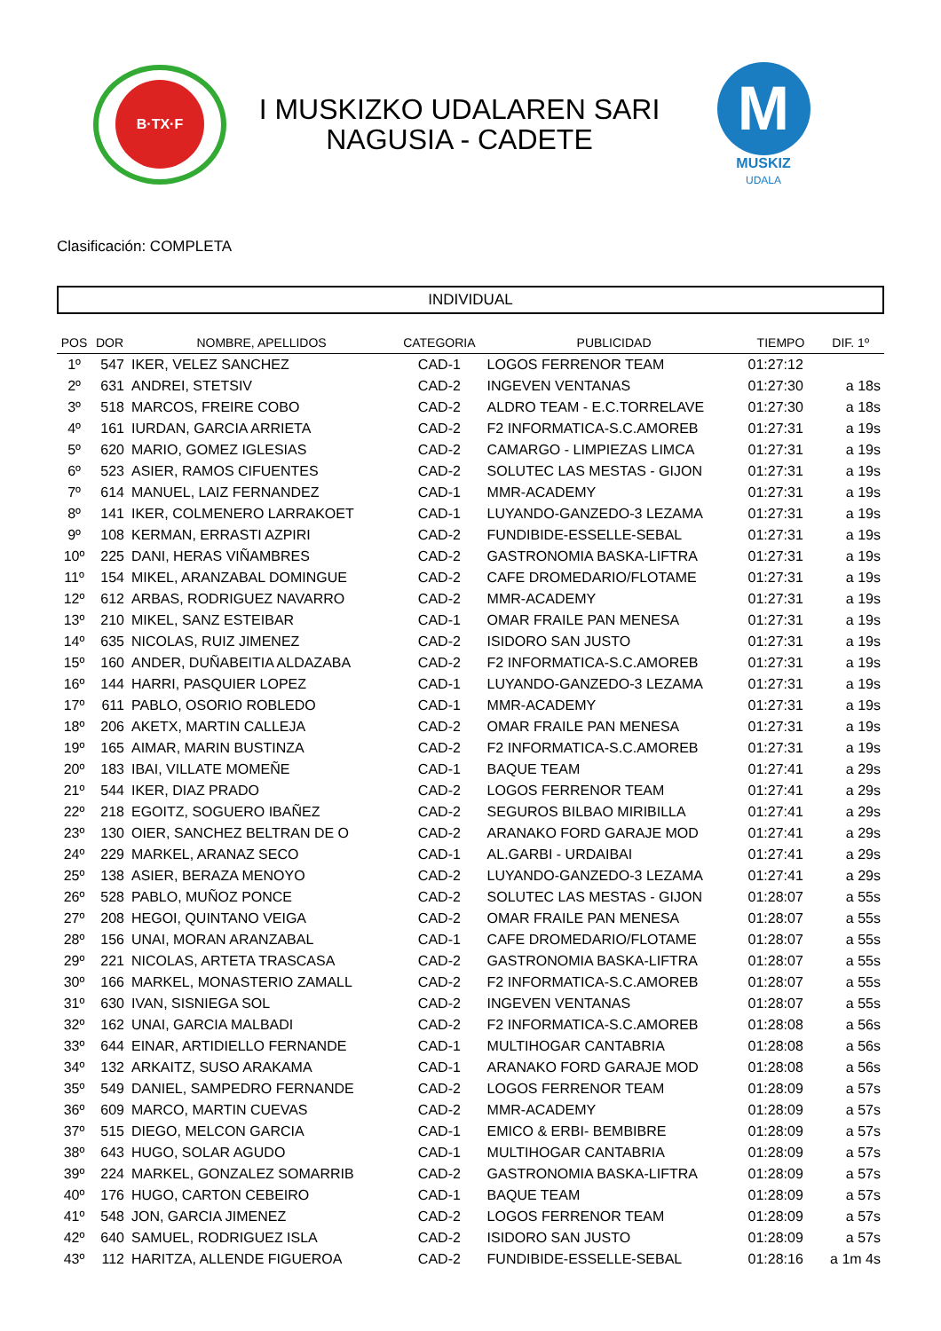B·TX·F
I MUSKIZKO UDALAREN SARI
NAGUSIA - CADETE
M
MUSKIZ
UDALA
Clasificación: COMPLETA
INDIVIDUAL
| POS | DOR | NOMBRE, APELLIDOS | CATEGORIA | PUBLICIDAD | TIEMPO | DIF. 1º |
| --- | --- | --- | --- | --- | --- | --- |
| 1º | 547 | IKER, VELEZ SANCHEZ | CAD-1 | LOGOS FERRENOR TEAM | 01:27:12 | |
| 2º | 631 | ANDREI, STETSIV | CAD-2 | INGEVEN VENTANAS | 01:27:30 | a 18s |
| 3º | 518 | MARCOS, FREIRE COBO | CAD-2 | ALDRO TEAM - E.C.TORRELAVE | 01:27:30 | a 18s |
| 4º | 161 | IURDAN, GARCIA ARRIETA | CAD-2 | F2 INFORMATICA-S.C.AMOREB | 01:27:31 | a 19s |
| 5º | 620 | MARIO, GOMEZ IGLESIAS | CAD-2 | CAMARGO - LIMPIEZAS LIMCA | 01:27:31 | a 19s |
| 6º | 523 | ASIER, RAMOS CIFUENTES | CAD-2 | SOLUTEC LAS MESTAS - GIJON | 01:27:31 | a 19s |
| 7º | 614 | MANUEL, LAIZ FERNANDEZ | CAD-1 | MMR-ACADEMY | 01:27:31 | a 19s |
| 8º | 141 | IKER, COLMENERO LARRAKOET | CAD-1 | LUYANDO-GANZEDO-3 LEZAMA | 01:27:31 | a 19s |
| 9º | 108 | KERMAN, ERRASTI AZPIRI | CAD-2 | FUNDIBIDE-ESSELLE-SEBAL | 01:27:31 | a 19s |
| 10º | 225 | DANI, HERAS VIÑAMBRES | CAD-2 | GASTRONOMIA BASKA-LIFTRA | 01:27:31 | a 19s |
| 11º | 154 | MIKEL, ARANZABAL DOMINGUE | CAD-2 | CAFE DROMEDARIO/FLOTAME | 01:27:31 | a 19s |
| 12º | 612 | ARBAS, RODRIGUEZ NAVARRO | CAD-2 | MMR-ACADEMY | 01:27:31 | a 19s |
| 13º | 210 | MIKEL, SANZ ESTEIBAR | CAD-1 | OMAR FRAILE PAN MENESA | 01:27:31 | a 19s |
| 14º | 635 | NICOLAS, RUIZ JIMENEZ | CAD-2 | ISIDORO SAN JUSTO | 01:27:31 | a 19s |
| 15º | 160 | ANDER, DUÑABEITIA ALDAZABA | CAD-2 | F2 INFORMATICA-S.C.AMOREB | 01:27:31 | a 19s |
| 16º | 144 | HARRI, PASQUIER LOPEZ | CAD-1 | LUYANDO-GANZEDO-3 LEZAMA | 01:27:31 | a 19s |
| 17º | 611 | PABLO, OSORIO ROBLEDO | CAD-1 | MMR-ACADEMY | 01:27:31 | a 19s |
| 18º | 206 | AKETX, MARTIN CALLEJA | CAD-2 | OMAR FRAILE PAN MENESA | 01:27:31 | a 19s |
| 19º | 165 | AIMAR, MARIN BUSTINZA | CAD-2 | F2 INFORMATICA-S.C.AMOREB | 01:27:31 | a 19s |
| 20º | 183 | IBAI, VILLATE MOMEÑE | CAD-1 | BAQUE TEAM | 01:27:41 | a 29s |
| 21º | 544 | IKER, DIAZ PRADO | CAD-2 | LOGOS FERRENOR TEAM | 01:27:41 | a 29s |
| 22º | 218 | EGOITZ, SOGUERO IBAÑEZ | CAD-2 | SEGUROS BILBAO MIRIBILLA | 01:27:41 | a 29s |
| 23º | 130 | OIER, SANCHEZ BELTRAN DE O | CAD-2 | ARANAKO FORD GARAJE MOD | 01:27:41 | a 29s |
| 24º | 229 | MARKEL, ARANAZ SECO | CAD-1 | AL.GARBI - URDAIBAI | 01:27:41 | a 29s |
| 25º | 138 | ASIER, BERAZA MENOYO | CAD-2 | LUYANDO-GANZEDO-3 LEZAMA | 01:27:41 | a 29s |
| 26º | 528 | PABLO, MUÑOZ PONCE | CAD-2 | SOLUTEC LAS MESTAS - GIJON | 01:28:07 | a 55s |
| 27º | 208 | HEGOI, QUINTANO VEIGA | CAD-2 | OMAR FRAILE PAN MENESA | 01:28:07 | a 55s |
| 28º | 156 | UNAI, MORAN ARANZABAL | CAD-1 | CAFE DROMEDARIO/FLOTAME | 01:28:07 | a 55s |
| 29º | 221 | NICOLAS, ARTETA TRASCASA | CAD-2 | GASTRONOMIA BASKA-LIFTRA | 01:28:07 | a 55s |
| 30º | 166 | MARKEL, MONASTERIO ZAMALL | CAD-2 | F2 INFORMATICA-S.C.AMOREB | 01:28:07 | a 55s |
| 31º | 630 | IVAN, SISNIEGA SOL | CAD-2 | INGEVEN VENTANAS | 01:28:07 | a 55s |
| 32º | 162 | UNAI, GARCIA MALBADI | CAD-2 | F2 INFORMATICA-S.C.AMOREB | 01:28:08 | a 56s |
| 33º | 644 | EINAR, ARTIDIELLO FERNANDE | CAD-1 | MULTIHOGAR CANTABRIA | 01:28:08 | a 56s |
| 34º | 132 | ARKAITZ, SUSO ARAKAMA | CAD-1 | ARANAKO FORD GARAJE MOD | 01:28:08 | a 56s |
| 35º | 549 | DANIEL, SAMPEDRO FERNANDE | CAD-2 | LOGOS FERRENOR TEAM | 01:28:09 | a 57s |
| 36º | 609 | MARCO, MARTIN CUEVAS | CAD-2 | MMR-ACADEMY | 01:28:09 | a 57s |
| 37º | 515 | DIEGO, MELCON GARCIA | CAD-1 | EMICO & ERBI- BEMBIBRE | 01:28:09 | a 57s |
| 38º | 643 | HUGO, SOLAR AGUDO | CAD-1 | MULTIHOGAR CANTABRIA | 01:28:09 | a 57s |
| 39º | 224 | MARKEL, GONZALEZ SOMARRIB | CAD-2 | GASTRONOMIA BASKA-LIFTRA | 01:28:09 | a 57s |
| 40º | 176 | HUGO, CARTON CEBEIRO | CAD-1 | BAQUE TEAM | 01:28:09 | a 57s |
| 41º | 548 | JON, GARCIA JIMENEZ | CAD-2 | LOGOS FERRENOR TEAM | 01:28:09 | a 57s |
| 42º | 640 | SAMUEL, RODRIGUEZ ISLA | CAD-2 | ISIDORO SAN JUSTO | 01:28:09 | a 57s |
| 43º | 112 | HARITZA, ALLENDE FIGUEROA | CAD-2 | FUNDIBIDE-ESSELLE-SEBAL | 01:28:16 | a 1m 4s |